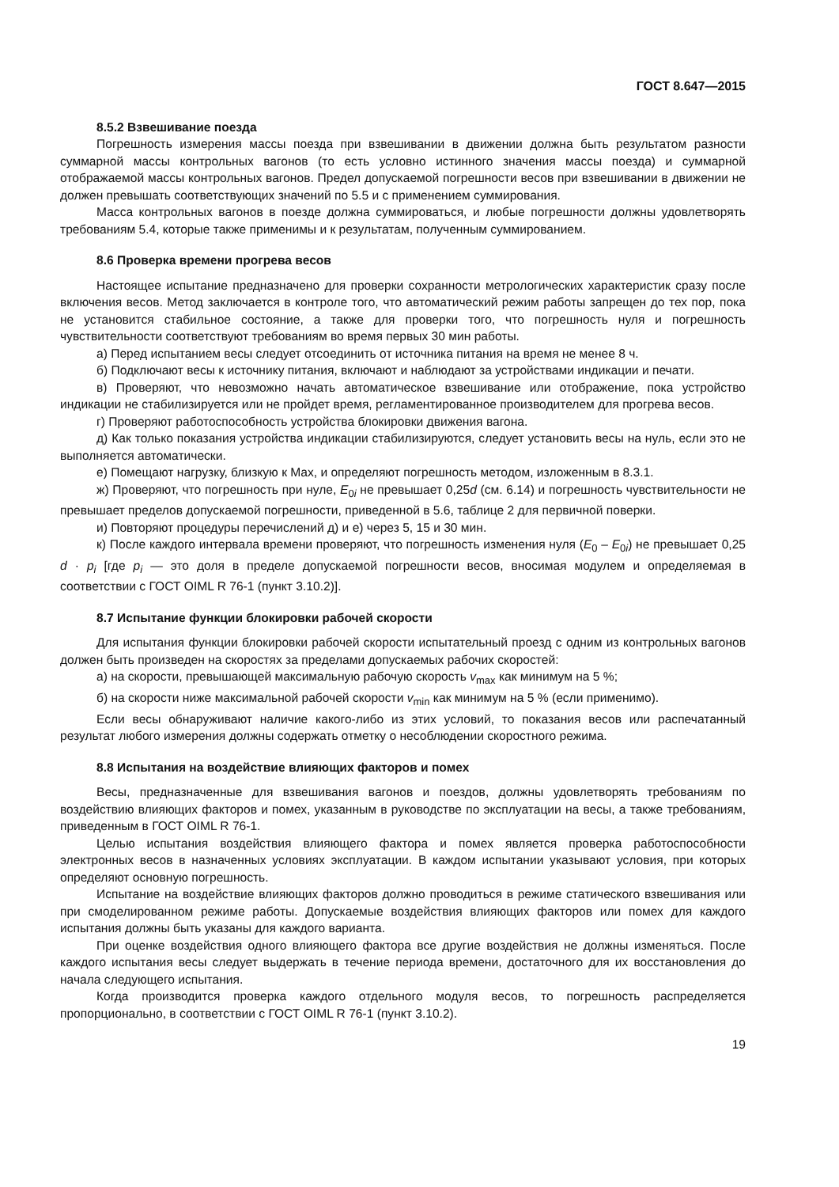ГОСТ 8.647—2015
8.5.2 Взвешивание поезда
Погрешность измерения массы поезда при взвешивании в движении должна быть результатом разности суммарной массы контрольных вагонов (то есть условно истинного значения массы поезда) и суммарной отображаемой массы контрольных вагонов. Предел допускаемой погрешности весов при взвешивании в движении не должен превышать соответствующих значений по 5.5 и с применением суммирования.
Масса контрольных вагонов в поезде должна суммироваться, и любые погрешности должны удовлетворять требованиям 5.4, которые также применимы и к результатам, полученным суммированием.
8.6 Проверка времени прогрева весов
Настоящее испытание предназначено для проверки сохранности метрологических характеристик сразу после включения весов. Метод заключается в контроле того, что автоматический режим работы запрещен до тех пор, пока не установится стабильное состояние, а также для проверки того, что погрешность нуля и погрешность чувствительности соответствуют требованиям во время первых 30 мин работы.
а) Перед испытанием весы следует отсоединить от источника питания на время не менее 8 ч.
б) Подключают весы к источнику питания, включают и наблюдают за устройствами индикации и печати.
в) Проверяют, что невозможно начать автоматическое взвешивание или отображение, пока устройство индикации не стабилизируется или не пройдет время, регламентированное производителем для прогрева весов.
г) Проверяют работоспособность устройства блокировки движения вагона.
д) Как только показания устройства индикации стабилизируются, следует установить весы на нуль, если это не выполняется автоматически.
е) Помещают нагрузку, близкую к Max, и определяют погрешность методом, изложенным в 8.3.1.
ж) Проверяют, что погрешность при нуле, E<sub>0i</sub> не превышает 0,25d (см. 6.14) и погрешность чувствительности не превышает пределов допускаемой погрешности, приведенной в 5.6, таблице 2 для первичной поверки.
и) Повторяют процедуры перечислений д) и е) через 5, 15 и 30 мин.
к) После каждого интервала времени проверяют, что погрешность изменения нуля (E<sub>0</sub> – E<sub>0i</sub>) не превышает 0,25 d · p<sub>i</sub> [где p<sub>i</sub> — это доля в пределе допускаемой погрешности весов, вносимая модулем и определяемая в соответствии с ГОСТ OIML R 76-1 (пункт 3.10.2)].
8.7 Испытание функции блокировки рабочей скорости
Для испытания функции блокировки рабочей скорости испытательный проезд с одним из контрольных вагонов должен быть произведен на скоростях за пределами допускаемых рабочих скоростей:
а) на скорости, превышающей максимальную рабочую скорость v<sub>max</sub> как минимум на 5 %;
б) на скорости ниже максимальной рабочей скорости v<sub>min</sub> как минимум на 5 % (если применимо).
Если весы обнаруживают наличие какого-либо из этих условий, то показания весов или распечатанный результат любого измерения должны содержать отметку о несоблюдении скоростного режима.
8.8 Испытания на воздействие влияющих факторов и помех
Весы, предназначенные для взвешивания вагонов и поездов, должны удовлетворять требованиям по воздействию влияющих факторов и помех, указанным в руководстве по эксплуатации на весы, а также требованиям, приведенным в ГОСТ OIML R 76-1.
Целью испытания воздействия влияющего фактора и помех является проверка работоспособности электронных весов в назначенных условиях эксплуатации. В каждом испытании указывают условия, при которых определяют основную погрешность.
Испытание на воздействие влияющих факторов должно проводиться в режиме статического взвешивания или при смоделированном режиме работы. Допускаемые воздействия влияющих факторов или помех для каждого испытания должны быть указаны для каждого варианта.
При оценке воздействия одного влияющего фактора все другие воздействия не должны изменяться. После каждого испытания весы следует выдержать в течение периода времени, достаточного для их восстановления до начала следующего испытания.
Когда производится проверка каждого отдельного модуля весов, то погрешность распределяется пропорционально, в соответствии с ГОСТ OIML R 76-1 (пункт 3.10.2).
19